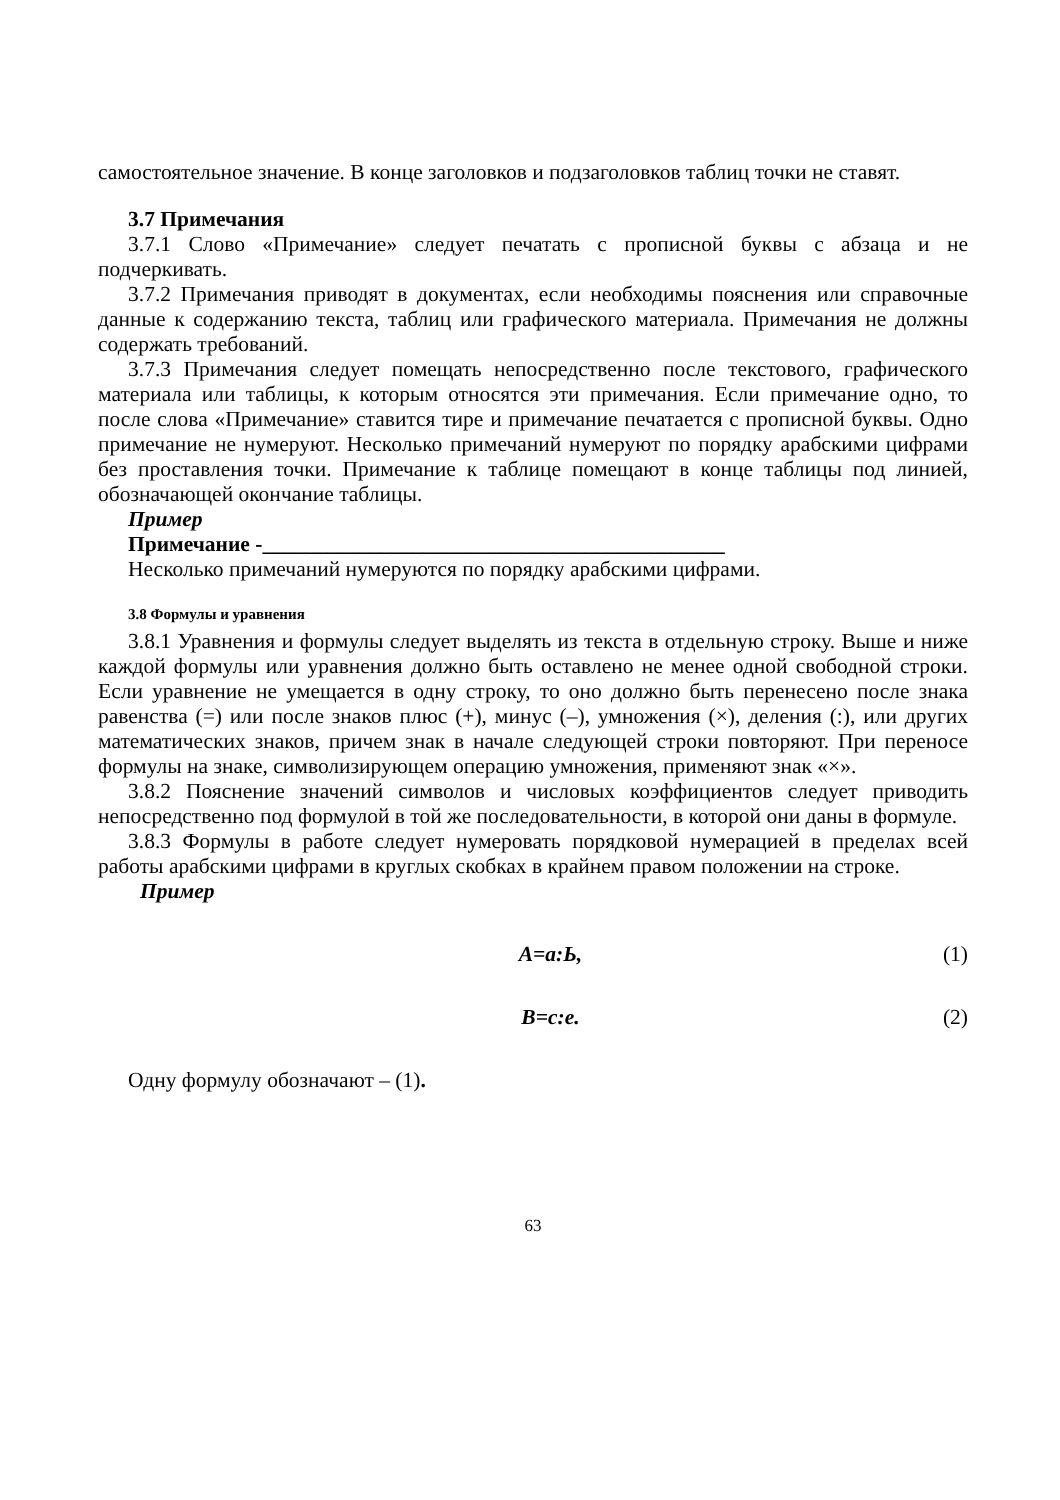самостоятельное значение. В конце заголовков и подзаголовков таблиц точки не ставят.
3.7 Примечания
3.7.1 Слово «Примечание» следует печатать с прописной буквы с абзаца и не подчеркивать.
3.7.2 Примечания приводят в документах, если необходимы пояснения или справочные данные к содержанию текста, таблиц или графического материала. Примечания не должны содержать требований.
3.7.3 Примечания следует помещать непосредственно после текстового, графического материала или таблицы, к которым относятся эти примечания. Если примечание одно, то после слова «Примечание» ставится тире и примечание печатается с прописной буквы. Одно примечание не нумеруют. Несколько примечаний нумеруют по порядку арабскими цифрами без проставления точки. Примечание к таблице помещают в конце таблицы под линией, обозначающей окончание таблицы.
Пример
Примечание -___________________________________________
Несколько примечаний нумеруются по порядку арабскими цифрами.
3.8 Формулы и уравнения
3.8.1 Уравнения и формулы следует выделять из текста в отдельную строку. Выше и ниже каждой формулы или уравнения должно быть оставлено не менее одной свободной строки. Если уравнение не умещается в одну строку, то оно должно быть перенесено после знака равенства (=) или после знаков плюс (+), минус (–), умножения (×), деления (:), или других математических знаков, причем знак в начале следующей строки повторяют. При переносе формулы на знаке, символизирующем операцию умножения, применяют знак «×».
3.8.2 Пояснение значений символов и числовых коэффициентов следует приводить непосредственно под формулой в той же последовательности, в которой они даны в формуле.
3.8.3 Формулы в работе следует нумеровать порядковой нумерацией в пределах всей работы арабскими цифрами в круглых скобках в крайнем правом положении на строке.
Пример
A=a:Ь, (1)
B=c:e. (2)
Одну формулу обозначают – (1).
63